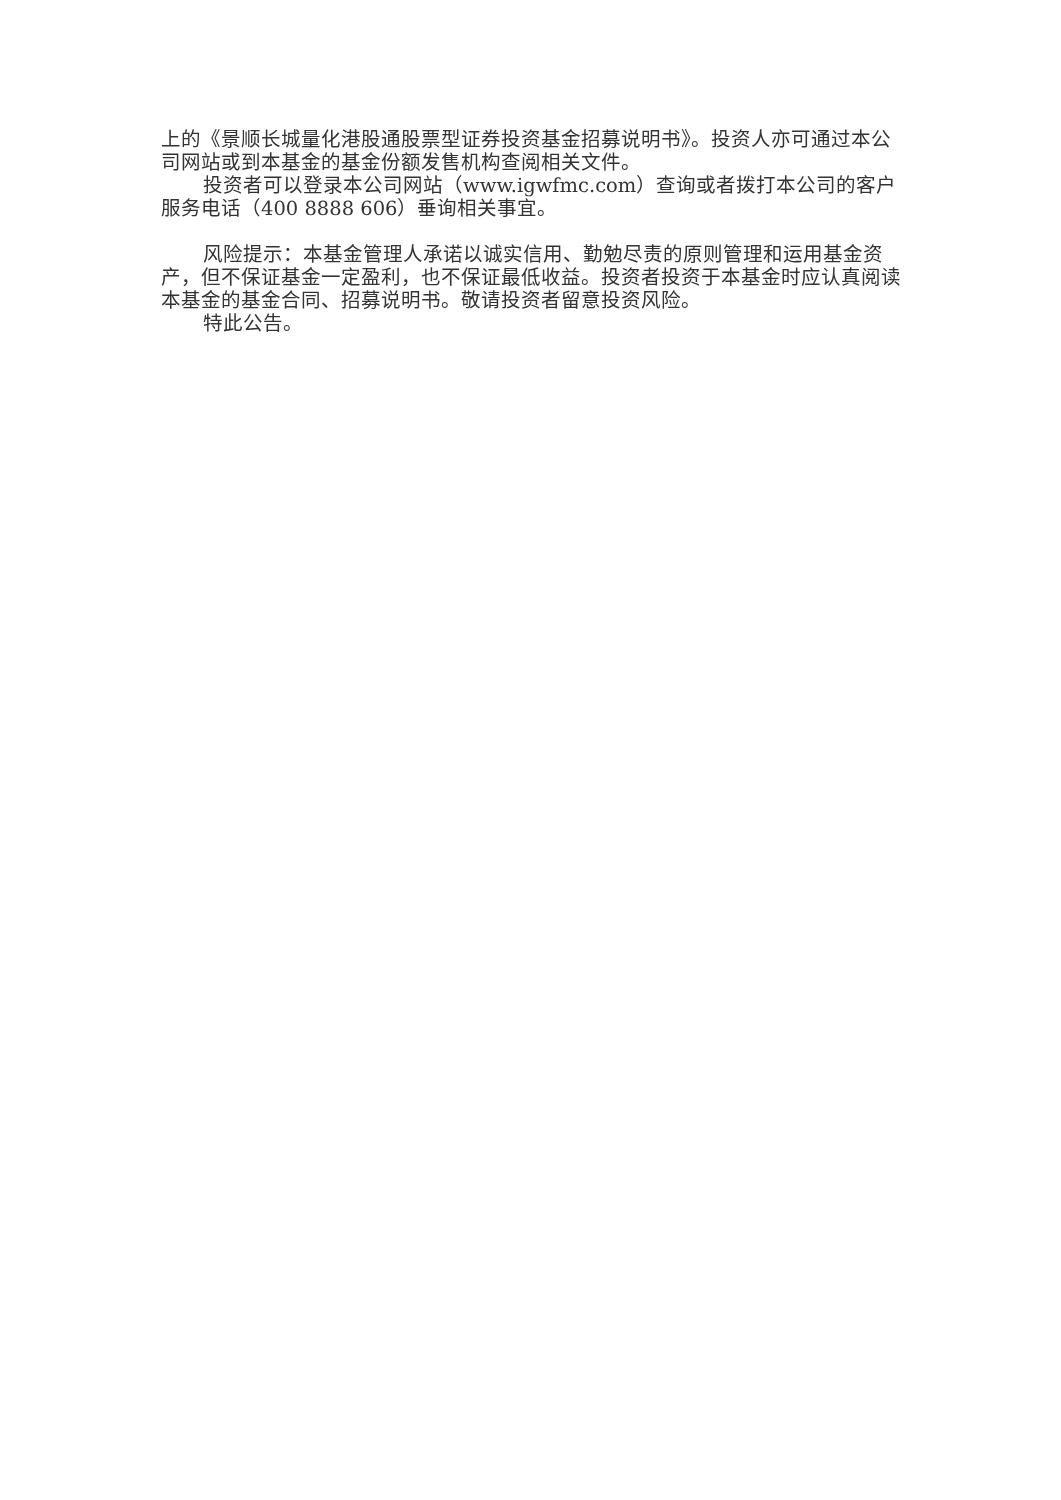上的《景顺长城量化港股通股票型证券投资基金招募说明书》。投资人亦可通过本公司网站或到本基金的基金份额发售机构查阅相关文件。
投资者可以登录本公司网站（www.igwfmc.com）查询或者拨打本公司的客户服务电话（400 8888 606）垂询相关事宜。
风险提示：本基金管理人承诺以诚实信用、勤勉尽责的原则管理和运用基金资产，但不保证基金一定盈利，也不保证最低收益。投资者投资于本基金时应认真阅读本基金的基金合同、招募说明书。敬请投资者留意投资风险。
特此公告。